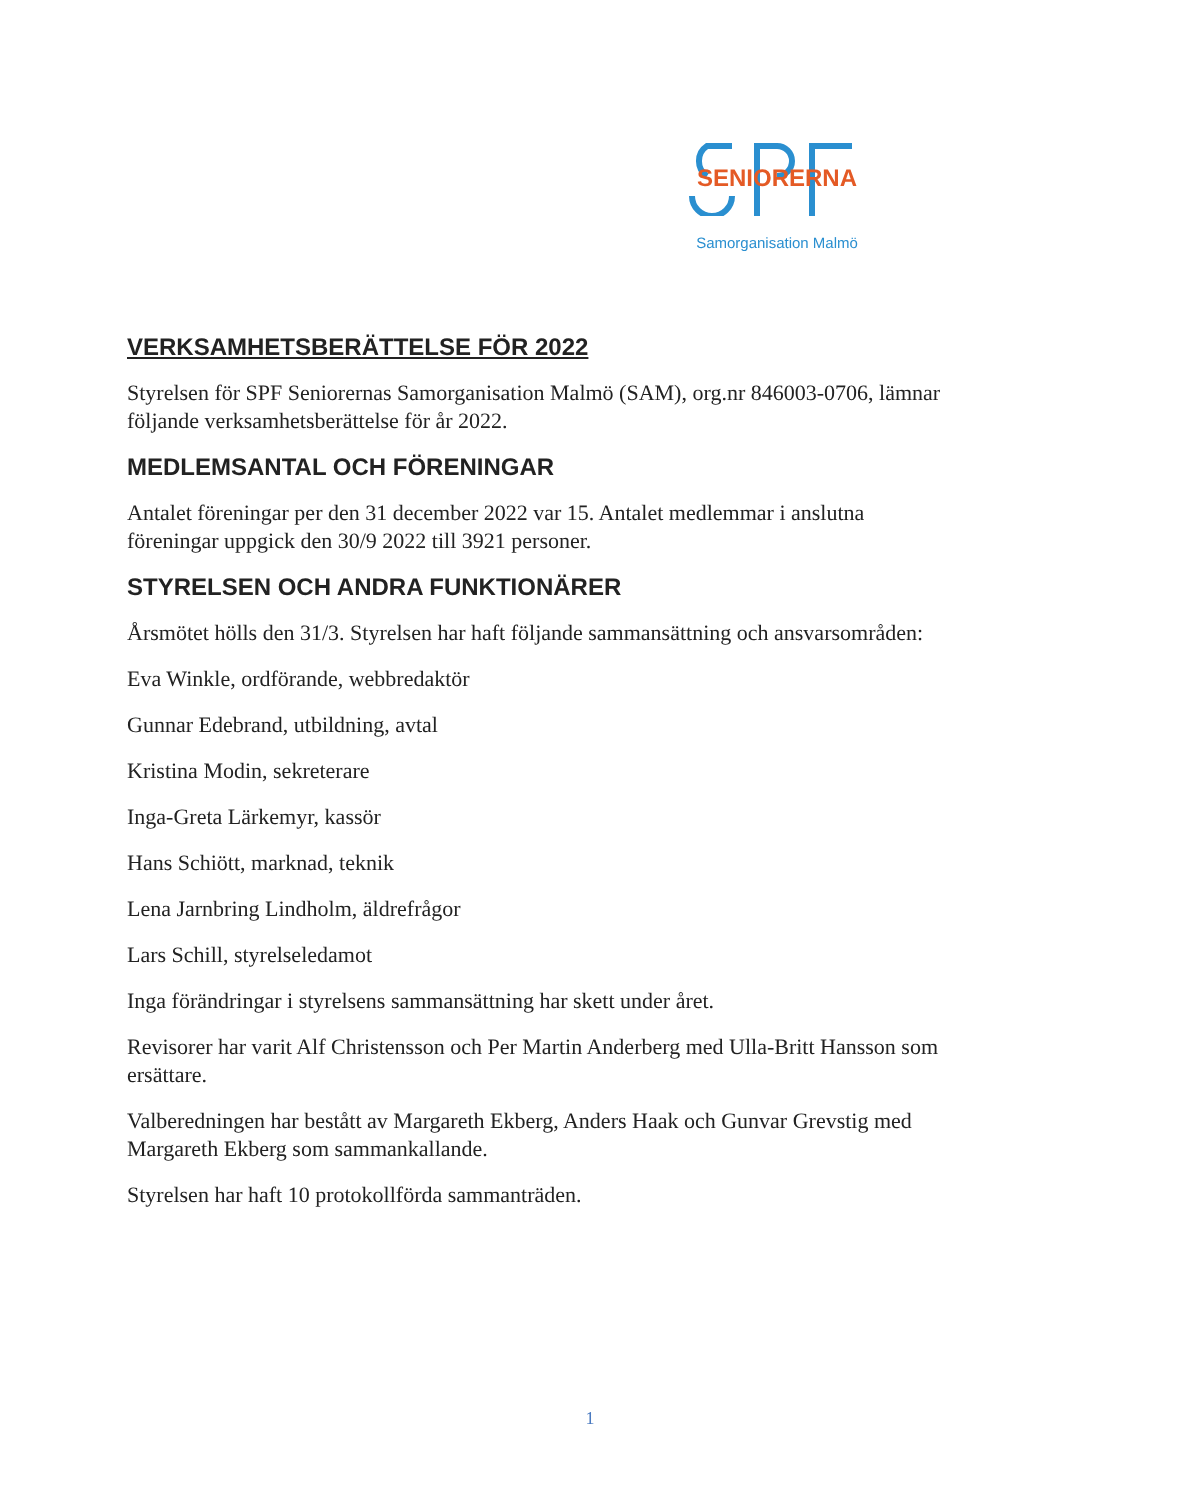SENIORERNA
Samorganisation Malmö
VERKSAMHETSBERÄTTELSE FÖR 2022
Styrelsen för SPF Seniorernas Samorganisation Malmö (SAM), org.nr 846003-0706, lämnar följande verksamhetsberättelse för år 2022.
MEDLEMSANTAL OCH FÖRENINGAR
Antalet föreningar per den 31 december 2022 var 15. Antalet medlemmar i anslutna föreningar uppgick den 30/9 2022 till 3921 personer.
STYRELSEN OCH ANDRA FUNKTIONÄRER
Årsmötet hölls den 31/3. Styrelsen har haft följande sammansättning och ansvarsområden:
Eva Winkle, ordförande, webbredaktör
Gunnar Edebrand, utbildning, avtal
Kristina Modin, sekreterare
Inga-Greta Lärkemyr, kassör
Hans Schiött, marknad, teknik
Lena Jarnbring Lindholm, äldrefrågor
Lars Schill, styrelseledamot
Inga förändringar i styrelsens sammansättning har skett under året.
Revisorer har varit Alf Christensson och Per Martin Anderberg med Ulla-Britt Hansson som ersättare.
Valberedningen har bestått av Margareth Ekberg, Anders Haak och Gunvar Grevstig med Margareth Ekberg som sammankallande.
Styrelsen har haft 10 protokollförda sammanträden.
1